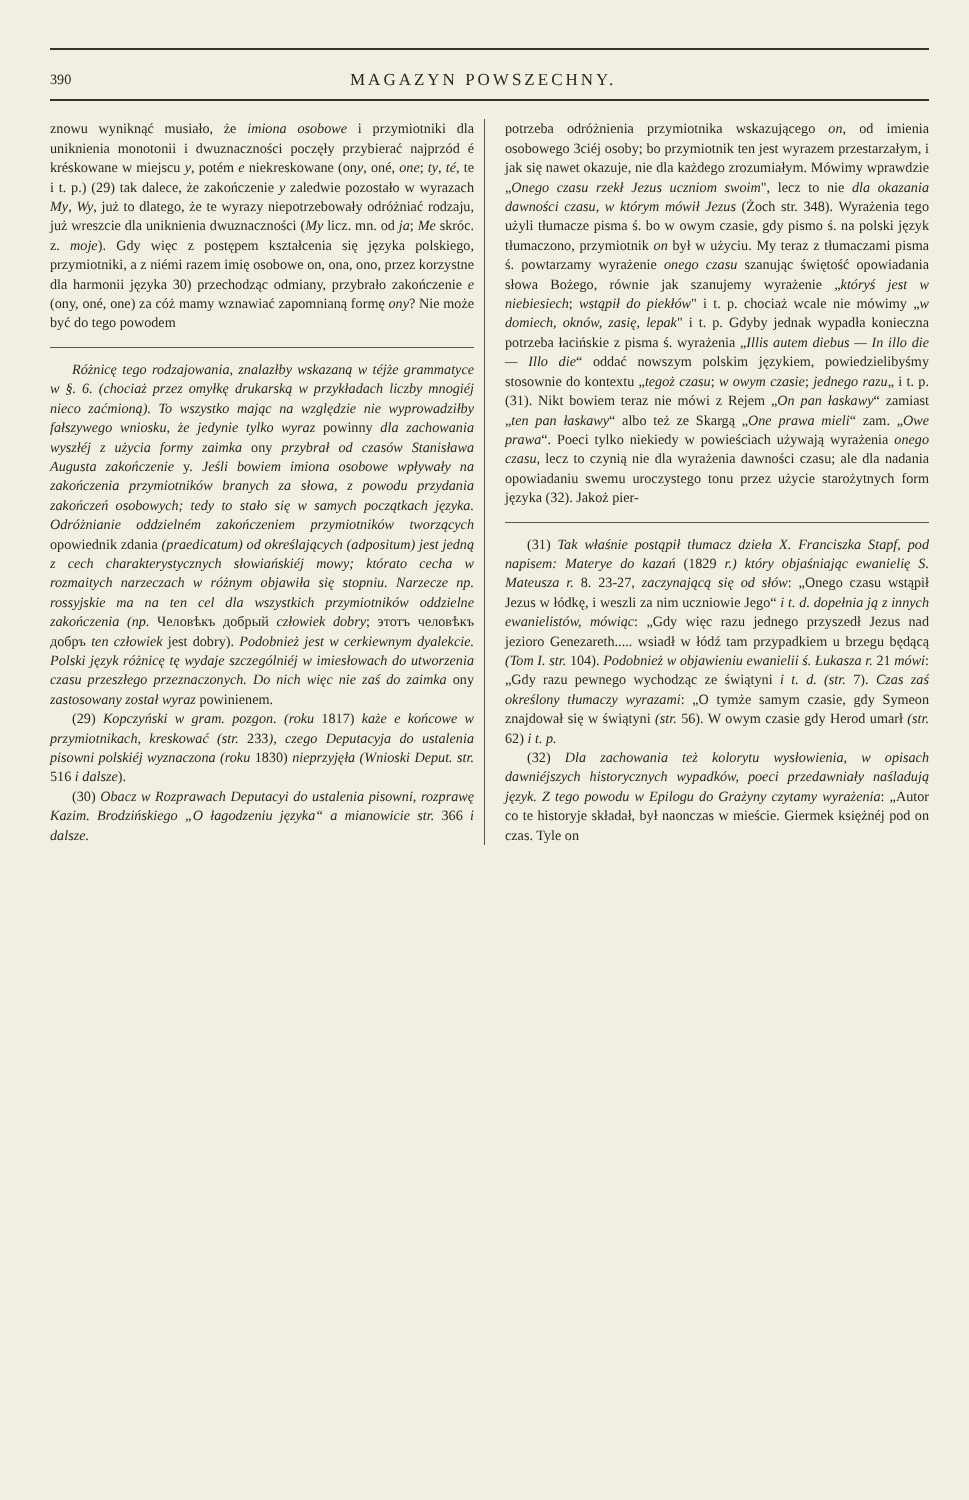390 MAGAZYN POWSZECHNY.
znowu wyniknąć musiało, że imiona osobowe i przymiotniki dla uniknienia monotonii i dwuznaczności poczęły przybierać najprzód é kréskowane w miejscu y, potém e niekreskowane (ony, oné, one; ty, té, te i t. p.) (29) tak dalece, że zakończenie y zaledwie pozostało w wyrazach My, Wy, już to dlatego, że te wyrazy niepotrzebowały odróżniać rodzaju, już wreszcie dla uniknienia dwuznaczności (My licz. mn. od ja; Me skróc. z. moje). Gdy więc z postępem kształcenia się języka polskiego, przymiotniki, a z niémi razem imię osobowe on, ona, ono, przez korzystne dla harmonii języka 30) przechodząc odmiany, przybrało zakończenie e (ony, oné, one) za cóż mamy wznawiać zapomnianą formę ony? Nie może być do tego powodem
Różnicę tego rodzajowania, znalazłby wskazaną w téjże grammatyce w §. 6. (chociaż przez omyłkę drukarską w przykładach liczby mnogiéj nieco zaćmioną). To wszystko mając na względzie nie wyprowadziłby fałszywego wniosku, że jedynie tylko wyraz powinny dla zachowania wyszłéj z użycia formy zaimka ony przybrał od czasów Stanisława Augusta zakończenie y. Jeśli bowiem imiona osobowe wpływały na zakończenia przymiotników branych za słowa, z powodu przydania zakończeń osobowych; tedy to stało się w samych początkach języka. Odróżnianie oddzielném zakończeniem przymiotników tworzących opowiednik zdania (praedicatum) od określających (adpositum) jest jedną z cech charakterystycznych słowiańskiéj mowy; którato cecha w rozmaitych narzeczach w różnym objawiła się stopniu. Narzecze np. rossyjskie ma na ten cel dla wszystkich przymiotników oddzielne zakończenia (np. Человѣкъ добрый człowiek dobry; этотъ человѣкъ добръ ten człowiek jest dobry). Podobnież jest w cerkiewnym dyalekcie. Polski język różnicę tę wydaje szczególniéj w imiesłowach do utworzenia czasu przeszłego przeznaczonych. Do nich więc nie zaś do zaimka ony zastosowany został wyraz powinienem.
(29) Kopczyński w gram. pozgon. (roku 1817) każe e końcowe w przymiotnikach, kreskować (str. 233), czego Deputacyja do ustalenia pisowni polskiéj wyznaczona (roku 1830) nieprzyjęła (Wnioski Deput. str. 516 i dalsze).
(30) Obacz w Rozprawach Deputacyi do ustalenia pisowni, rozprawę Kazim. Brodzińskiego „O łagodzeniu języka“ a mianowicie str. 366 i dalsze.
potrzeba odróżnienia przymiotnika wskazującego on, od imienia osobowego 3ciéj osoby; bo przymiotnik ten jest wyrazem przestarzałym, i jak się nawet okazuje, nie dla każdego zrozumiałym. Mówimy wprawdzie „Onego czasu rzekł Jezus uczniom swoim", lecz to nie dla okazania dawności czasu, w którym mówił Jezus (Żoch str. 348). Wyrażenia tego użyli tłumacze pisma ś. bo w owym czasie, gdy pismo ś. na polski język tłumaczono, przymiotnik on był w użyciu. My teraz z tłumaczami pisma ś. powtarzamy wyrażenie onego czasu szanując świętość opowiadania słowa Bożego, równie jak szanujemy wyrażenie „któryś jest w niebiesiech; wstąpił do piekłów" i t. p. chociaż wcale nie mówimy „w domiech, oknów, zasię, lepak" i t. p. Gdyby jednak wypadła konieczna potrzeba łacińskie z pisma ś. wyrażenia „Illis autem diebus — In illo die — Illo die“ oddać nowszym polskim językiem, powiedzielibyśmy stosownie do kontextu „tegoż czasu; w owym czasie; jednego razu„ i t. p. (31). Nikt bowiem teraz nie mówi z Rejem „On pan łaskawy“ zamiast „ten pan łaskawy“ albo też ze Skargą „One prawa mieli“ zam. „Owe prawa“. Poeci tylko niekiedy w powieściach używają wyrażenia onego czasu, lecz to czynią nie dla wyrażenia dawności czasu; ale dla nadania opowiadaniu swemu uroczystego tonu przez użycie starożytnych form języka (32). Jakoż pier-
(31) Tak właśnie postąpił tłumacz dzieła X. Franciszka Stapf, pod napisem: Materye do kazań (1829 r.) który objaśniając ewanielię S. Mateusza r. 8. 23-27, zaczynającą się od słów: „Onego czasu wstąpił Jezus w łódkę, i weszli za nim uczniowie Jego“ i t. d. dopełnia ją z innych ewanielistów, mówiąc: „Gdy więc razu jednego przyszedł Jezus nad jezioro Genezareth..... wsiadł w łódź tam przypadkiem u brzegu będącą (Tom I. str. 104). Podobnież w objawieniu ewanielii ś. Łukasza r. 21 mówi: „Gdy razu pewnego wychodząc ze świątyni i t. d. (str. 7). Czas zaś określony tłumaczy wyrazami: „O tymże samym czasie, gdy Symeon znajdował się w świątyni (str. 56). W owym czasie gdy Herod umarł (str. 62) i t. p.
(32) Dla zachowania też kolorytu wysłowienia, w opisach dawniéjszych historycznych wypadków, poeci przedawniały naśladują język. Z tego powodu w Epilogu do Grażyny czytamy wyrażenia: „Autor co te historyje składał, był naonczas w mieście. Giermek księżnéj pod on czas. Tyle on